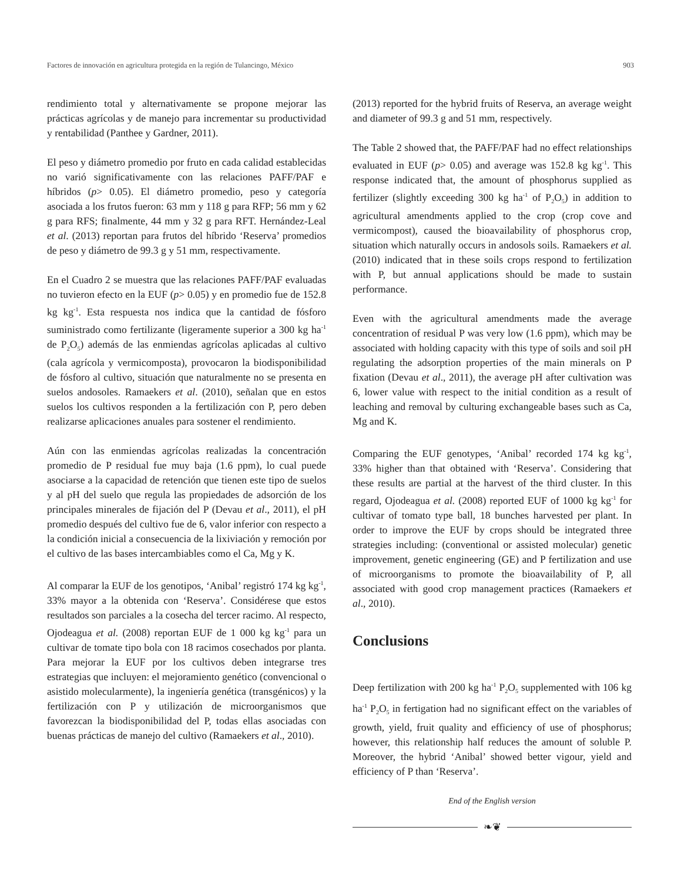Factores de innovación en agricultura protegida en la región de Tulancingo, México 903
rendimiento total y alternativamente se propone mejorar las prácticas agrícolas y de manejo para incrementar su productividad y rentabilidad (Panthee y Gardner, 2011).
El peso y diámetro promedio por fruto en cada calidad establecidas no varió significativamente con las relaciones PAFF/PAF e híbridos (p> 0.05). El diámetro promedio, peso y categoría asociada a los frutos fueron: 63 mm y 118 g para RFP; 56 mm y 62 g para RFS; finalmente, 44 mm y 32 g para RFT. Hernández-Leal et al. (2013) reportan para frutos del híbrido ‘Reserva’ promedios de peso y diámetro de 99.3 g y 51 mm, respectivamente.
En el Cuadro 2 se muestra que las relaciones PAFF/PAF evaluadas no tuvieron efecto en la EUF (p> 0.05) y en promedio fue de 152.8 kg kg<sup>-1</sup>. Esta respuesta nos indica que la cantidad de fósforo suministrado como fertilizante (ligeramente superior a 300 kg ha<sup>-1</sup> de P<sub>2</sub>O<sub>5</sub>) además de las enmiendas agrícolas aplicadas al cultivo (cala agrícola y vermicomposta), provocaron la biodisponibilidad de fósforo al cultivo, situación que naturalmente no se presenta en suelos andosoles. Ramaekers et al. (2010), señalan que en estos suelos los cultivos responden a la fertilización con P, pero deben realizarse aplicaciones anuales para sostener el rendimiento.
Aún con las enmiendas agrícolas realizadas la concentración promedio de P residual fue muy baja (1.6 ppm), lo cual puede asociarse a la capacidad de retención que tienen este tipo de suelos y al pH del suelo que regula las propiedades de adsorción de los principales minerales de fijación del P (Devau et al., 2011), el pH promedio después del cultivo fue de 6, valor inferior con respecto a la condición inicial a consecuencia de la lixiviación y remoción por el cultivo de las bases intercambiables como el Ca, Mg y K.
Al comparar la EUF de los genotipos, ‘Anibal’ registró 174 kg kg<sup>-1</sup>, 33% mayor a la obtenida con ‘Reserva’. Considérese que estos resultados son parciales a la cosecha del tercer racimo. Al respecto, Ojodeagua et al. (2008) reportan EUF de 1 000 kg kg<sup>-1</sup> para un cultivar de tomate tipo bola con 18 racimos cosechados por planta. Para mejorar la EUF por los cultivos deben integrarse tres estrategias que incluyen: el mejoramiento genético (convencional o asistido molecularmente), la ingeniería genética (transgénicos) y la fertilización con P y utilización de microorganismos que favorezcan la biodisponibilidad del P, todas ellas asociadas con buenas prácticas de manejo del cultivo (Ramaekers et al., 2010).
(2013) reported for the hybrid fruits of Reserva, an average weight and diameter of 99.3 g and 51 mm, respectively.
The Table 2 showed that, the PAFF/PAF had no effect relationships evaluated in EUF (p> 0.05) and average was 152.8 kg kg<sup>-1</sup>. This response indicated that, the amount of phosphorus supplied as fertilizer (slightly exceeding 300 kg ha<sup>-1</sup> of P<sub>2</sub>O<sub>5</sub>) in addition to agricultural amendments applied to the crop (crop cove and vermicompost), caused the bioavailability of phosphorus crop, situation which naturally occurs in andosols soils. Ramaekers et al. (2010) indicated that in these soils crops respond to fertilization with P, but annual applications should be made to sustain performance.
Even with the agricultural amendments made the average concentration of residual P was very low (1.6 ppm), which may be associated with holding capacity with this type of soils and soil pH regulating the adsorption properties of the main minerals on P fixation (Devau et al., 2011), the average pH after cultivation was 6, lower value with respect to the initial condition as a result of leaching and removal by culturing exchangeable bases such as Ca, Mg and K.
Comparing the EUF genotypes, ‘Anibal’ recorded 174 kg kg<sup>-1</sup>, 33% higher than that obtained with ‘Reserva’. Considering that these results are partial at the harvest of the third cluster. In this regard, Ojodeagua et al. (2008) reported EUF of 1000 kg kg<sup>-1</sup> for cultivar of tomato type ball, 18 bunches harvested per plant. In order to improve the EUF by crops should be integrated three strategies including: (conventional or assisted molecular) genetic improvement, genetic engineering (GE) and P fertilization and use of microorganisms to promote the bioavailability of P, all associated with good crop management practices (Ramaekers et al., 2010).
Conclusions
Deep fertilization with 200 kg ha<sup>-1</sup> P<sub>2</sub>O<sub>5</sub> supplemented with 106 kg ha<sup>-1</sup> P<sub>2</sub>O<sub>5</sub> in fertigation had no significant effect on the variables of growth, yield, fruit quality and efficiency of use of phosphorus; however, this relationship half reduces the amount of soluble P. Moreover, the hybrid ‘Anibal’ showed better vigour, yield and efficiency of P than ‘Reserva’.
End of the English version
❧❦